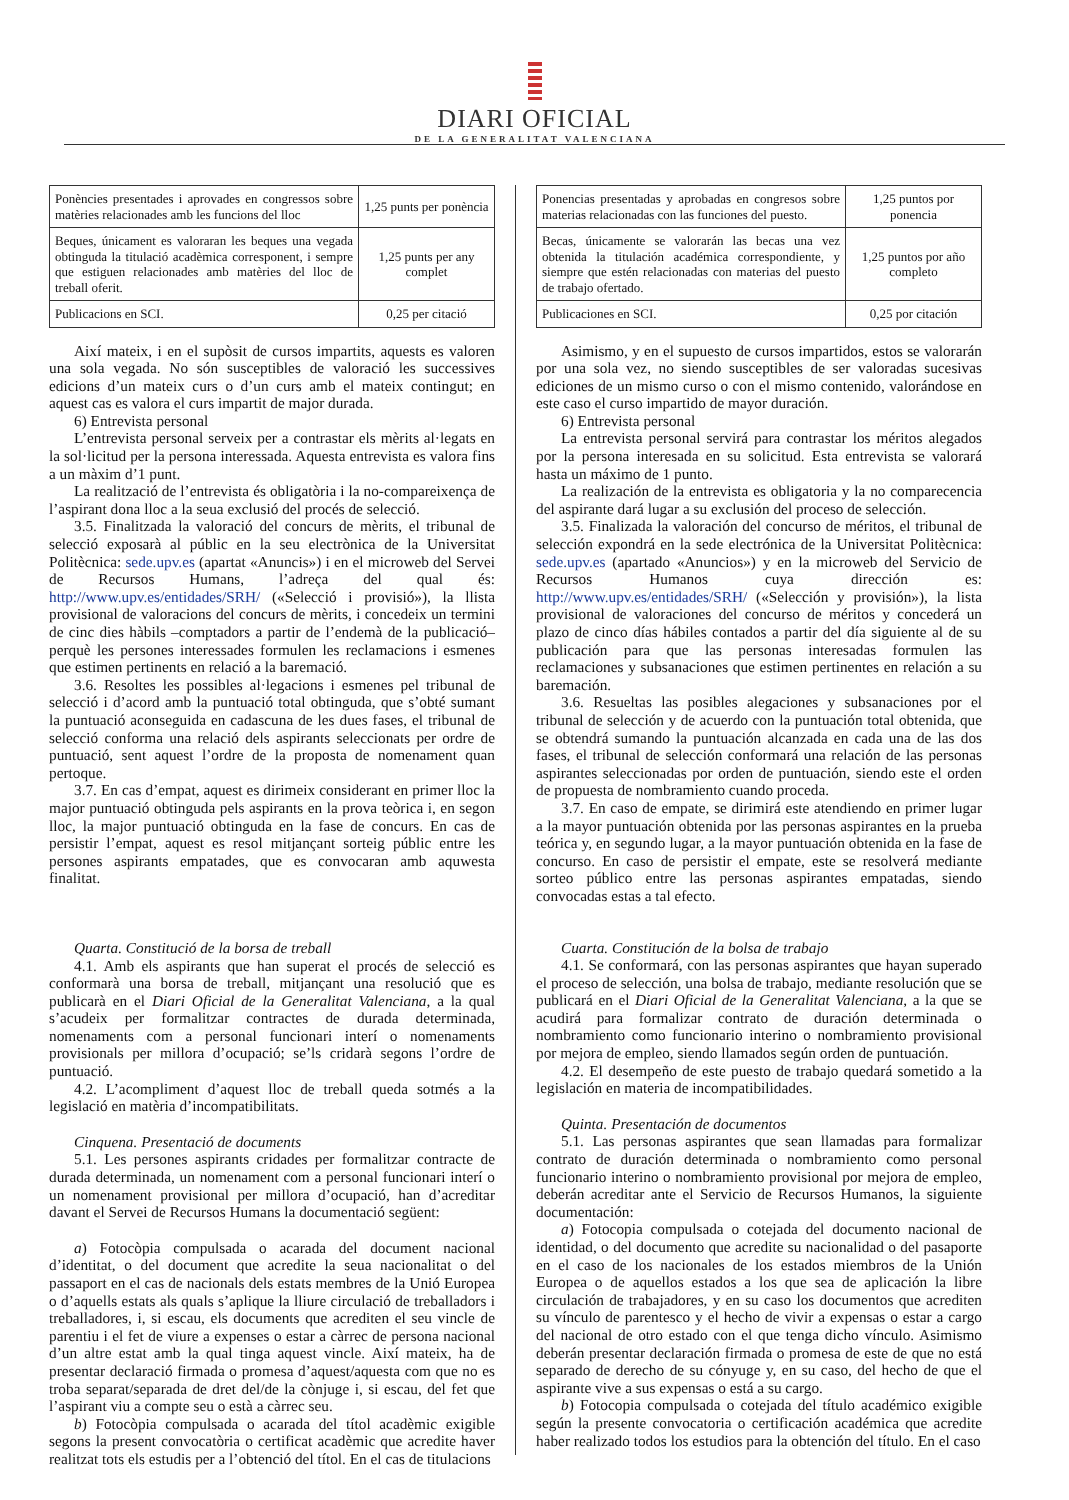DIARI OFICIAL
DE LA GENERALITAT VALENCIANA
| Ponències presentades i aprovades en congressos sobre matèries relacionades amb les funcions del lloc | 1,25 punts per ponència |
| Beques, únicament es valoraran les beques una vegada obtinguda la titulació acadèmica corresponent, i sempre que estiguen relacionades amb matèries del lloc de treball oferit. | 1,25 punts per any complet |
| Publicacions en SCI. | 0,25 per citació |
Així mateix, i en el supòsit de cursos impartits, aquests es valoren una sola vegada. No són susceptibles de valoració les successives edicions d’un mateix curs o d’un curs amb el mateix contingut; en aquest cas es valora el curs impartit de major durada.
6) Entrevista personal
L’entrevista personal serveix per a contrastar els mèrits al·legats en la sol·licitud per la persona interessada. Aquesta entrevista es valora fins a un màxim d’1 punt.
La realització de l’entrevista és obligatòria i la no-compareixença de l’aspirant dona lloc a la seua exclusió del procés de selecció.
3.5. Finalitzada la valoració del concurs de mèrits, el tribunal de selecció exposarà al públic en la seu electrònica de la Universitat Politècnica: sede.upv.es (apartat «Anuncis») i en el microweb del Servei de Recursos Humans, l’adreça del qual és: http://www.upv.es/entidades/SRH/ («Selecció i provisió»), la llista provisional de valoracions del concurs de mèrits, i concedeix un termini de cinc dies hàbils –comptadors a partir de l’endemà de la publicació– perquè les persones interessades formulen les reclamacions i esmenes que estimen pertinents en relació a la baremació.
3.6. Resoltes les possibles al·legacions i esmenes pel tribunal de selecció i d’acord amb la puntuació total obtinguda, que s’obté sumant la puntuació aconseguida en cadascuna de les dues fases, el tribunal de selecció conforma una relació dels aspirants seleccionats per ordre de puntuació, sent aquest l’ordre de la proposta de nomenament quan pertoque.
3.7. En cas d’empat, aquest es dirimeix considerant en primer lloc la major puntuació obtinguda pels aspirants en la prova teòrica i, en segon lloc, la major puntuació obtinguda en la fase de concurs. En cas de persistir l’empat, aquest es resol mitjançant sorteig públic entre les persones aspirants empatades, que es convocaran amb aquwesta finalitat.
Quarta. Constitució de la borsa de treball
4.1. Amb els aspirants que han superat el procés de selecció es conformarà una borsa de treball, mitjançant una resolució que es publicarà en el Diari Oficial de la Generalitat Valenciana, a la qual s’acudeix per formalitzar contractes de durada determinada, nomenaments com a personal funcionari interí o nomenaments provisionals per millora d’ocupació; se’ls cridarà segons l’ordre de puntuació.
4.2. L’acompliment d’aquest lloc de treball queda sotmés a la legislació en matèria d’incompatibilitats.
Cinquena. Presentació de documents
5.1. Les persones aspirants cridades per formalitzar contracte de durada determinada, un nomenament com a personal funcionari interí o un nomenament provisional per millora d’ocupació, han d’acreditar davant el Servei de Recursos Humans la documentació següent:
a) Fotocòpia compulsada o acarada del document nacional d’identitat, o del document que acredite la seua nacionalitat o del passaport en el cas de nacionals dels estats membres de la Unió Europea o d’aquells estats als quals s’aplique la lliure circulació de treballadors i treballadores, i, si escau, els documents que acrediten el seu vincle de parentiu i el fet de viure a expenses o estar a càrrec de persona nacional d’un altre estat amb la qual tinga aquest vincle. Així mateix, ha de presentar declaració firmada o promesa d’aquest/aquesta com que no es troba separat/separada de dret del/de la cònjuge i, si escau, del fet que l’aspirant viu a compte seu o està a càrrec seu.
b) Fotocòpia compulsada o acarada del títol acadèmic exigible segons la present convocatòria o certificat acadèmic que acredite haver realitzat tots els estudis per a l’obtenció del títol. En el cas de titulacions
| Ponencias presentadas y aprobadas en congresos sobre materias relacionadas con las funciones del puesto. | 1,25 puntos por ponencia |
| Becas, únicamente se valorarán las becas una vez obtenida la titulación académica correspondiente, y siempre que estén relacionadas con materias del puesto de trabajo ofertado. | 1,25 puntos por año completo |
| Publicaciones en SCI. | 0,25 por citación |
Asimismo, y en el supuesto de cursos impartidos, estos se valorarán por una sola vez, no siendo susceptibles de ser valoradas sucesivas ediciones de un mismo curso o con el mismo contenido, valorándose en este caso el curso impartido de mayor duración.
6) Entrevista personal
La entrevista personal servirá para contrastar los méritos alegados por la persona interesada en su solicitud. Esta entrevista se valorará hasta un máximo de 1 punto.
La realización de la entrevista es obligatoria y la no comparecencia del aspirante dará lugar a su exclusión del proceso de selección.
3.5. Finalizada la valoración del concurso de méritos, el tribunal de selección expondrá en la sede electrónica de la Universitat Politècnica: sede.upv.es (apartado «Anuncios») y en la microweb del Servicio de Recursos Humanos cuya dirección es: http://www.upv.es/entidades/SRH/ («Selección y provisión»), la lista provisional de valoraciones del concurso de méritos y concederá un plazo de cinco días hábiles contados a partir del día siguiente al de su publicación para que las personas interesadas formulen las reclamaciones y subsanaciones que estimen pertinentes en relación a su baremación.
3.6. Resueltas las posibles alegaciones y subsanaciones por el tribunal de selección y de acuerdo con la puntuación total obtenida, que se obtendrá sumando la puntuación alcanzada en cada una de las dos fases, el tribunal de selección conformará una relación de las personas aspirantes seleccionadas por orden de puntuación, siendo este el orden de propuesta de nombramiento cuando proceda.
3.7. En caso de empate, se dirimirá este atendiendo en primer lugar a la mayor puntuación obtenida por las personas aspirantes en la prueba teórica y, en segundo lugar, a la mayor puntuación obtenida en la fase de concurso. En caso de persistir el empate, este se resolverá mediante sorteo público entre las personas aspirantes empatadas, siendo convocadas estas a tal efecto.
Cuarta. Constitución de la bolsa de trabajo
4.1. Se conformará, con las personas aspirantes que hayan superado el proceso de selección, una bolsa de trabajo, mediante resolución que se publicará en el Diari Oficial de la Generalitat Valenciana, a la que se acudirá para formalizar contrato de duración determinada o nombramiento como funcionario interino o nombramiento provisional por mejora de empleo, siendo llamados según orden de puntuación.
4.2. El desempeño de este puesto de trabajo quedará sometido a la legislación en materia de incompatibilidades.
Quinta. Presentación de documentos
5.1. Las personas aspirantes que sean llamadas para formalizar contrato de duración determinada o nombramiento como personal funcionario interino o nombramiento provisional por mejora de empleo, deberán acreditar ante el Servicio de Recursos Humanos, la siguiente documentación:
a) Fotocopia compulsada o cotejada del documento nacional de identidad, o del documento que acredite su nacionalidad o del pasaporte en el caso de los nacionales de los estados miembros de la Unión Europea o de aquellos estados a los que sea de aplicación la libre circulación de trabajadores, y en su caso los documentos que acrediten su vínculo de parentesco y el hecho de vivir a expensas o estar a cargo del nacional de otro estado con el que tenga dicho vínculo. Asimismo deberán presentar declaración firmada o promesa de este de que no está separado de derecho de su cónyuge y, en su caso, del hecho de que el aspirante vive a sus expensas o está a su cargo.
b) Fotocopia compulsada o cotejada del título académico exigible según la presente convocatoria o certificación académica que acredite haber realizado todos los estudios para la obtención del título. En el caso